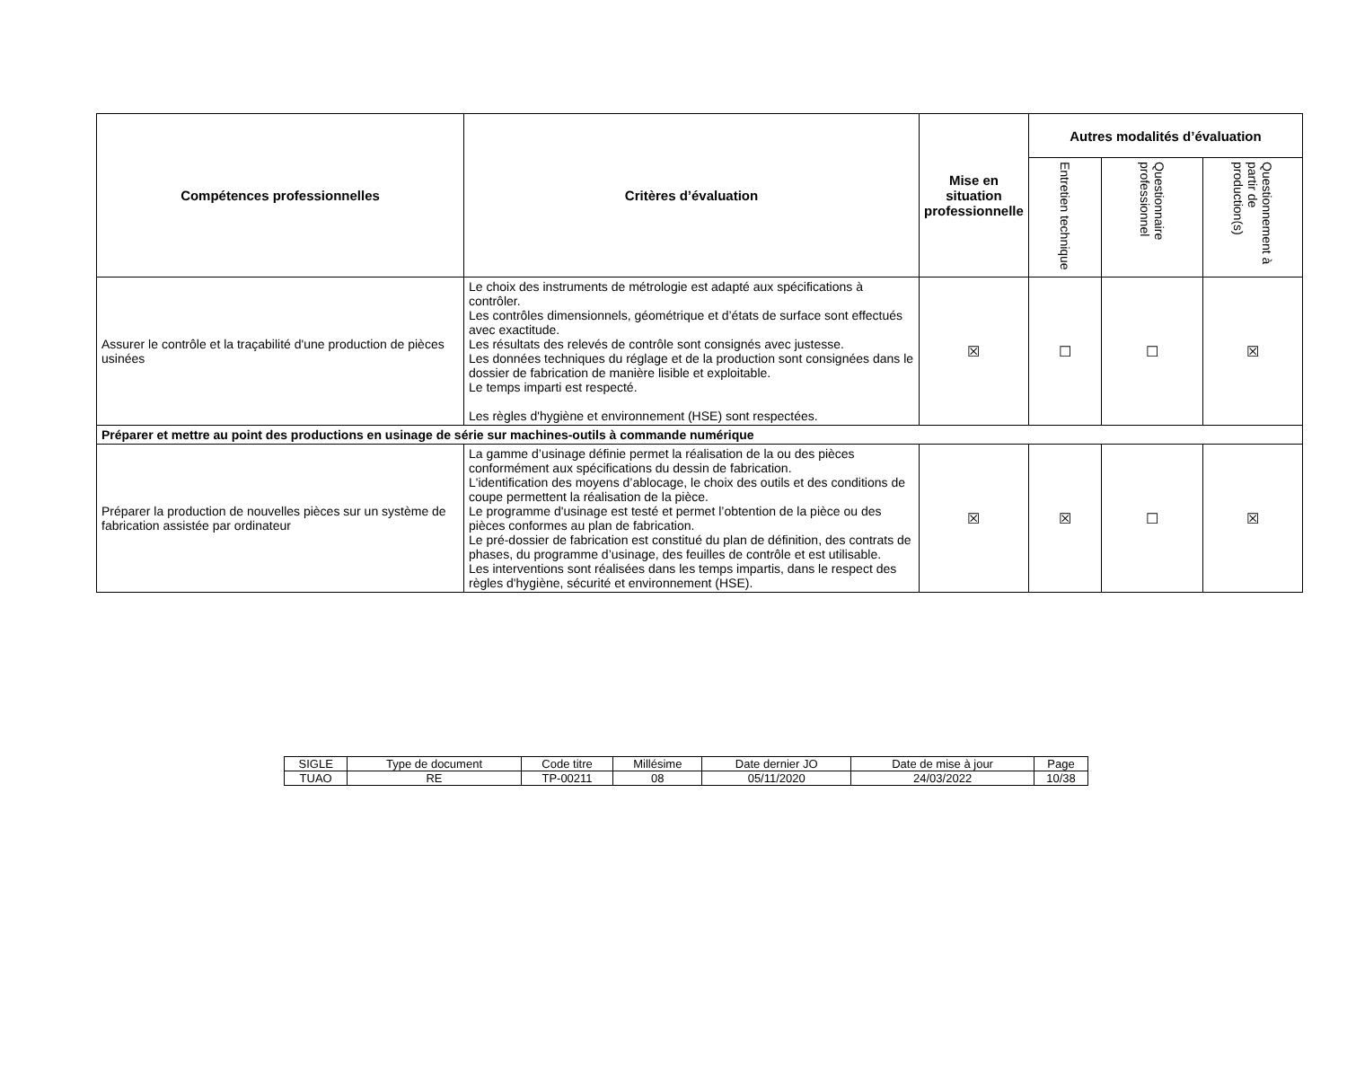| Compétences professionnelles | Critères d’évaluation | Mise en situation professionnelle | Autres modalités d’évaluation | | |
| --- | --- | --- | --- | --- | --- |
| | | | Entretien technique | Questionnaire professionnel | Questionnement à partir de production(s) |
| Assurer le contrôle et la traçabilité d'une production de pièces usinées | Le choix des instruments de métrologie est adapté aux spécifications à contrôler. Les contrôles dimensionnels, géométrique et d’états de surface sont effectués avec exactitude. Les résultats des relevés de contrôle sont consignés avec justesse. Les données techniques du réglage et de la production sont consignées dans le dossier de fabrication de manière lisible et exploitable. Le temps imparti est respecté. Les règles d'hygiène et environnement (HSE) sont respectées. | ☒ | ☐ | ☐ | ☒ |
| Préparer et mettre au point des productions en usinage de série sur machines-outils à commande numérique | | | | | |
| Préparer la production de nouvelles pièces sur un système de fabrication assistée par ordinateur | La gamme d’usinage définie permet la réalisation de la ou des pièces conformément aux spécifications du dessin de fabrication. L'identification des moyens d’ablocage, le choix des outils et des conditions de coupe permettent la réalisation de la pièce. Le programme d'usinage est testé et permet l’obtention de la pièce ou des pièces conformes au plan de fabrication. Le pré-dossier de fabrication est constitué du plan de définition, des contrats de phases, du programme d’usinage, des feuilles de contrôle et est utilisable. Les interventions sont réalisées dans les temps impartis, dans le respect des règles d'hygiène, sécurité et environnement (HSE). | ☒ | ☒ | ☐ | ☒ |
| SIGLE | Type de document | Code titre | Millésime | Date dernier JO | Date de mise à jour | Page |
| TUAO | RE | TP-00211 | 08 | 05/11/2020 | 24/03/2022 | 10/38 |